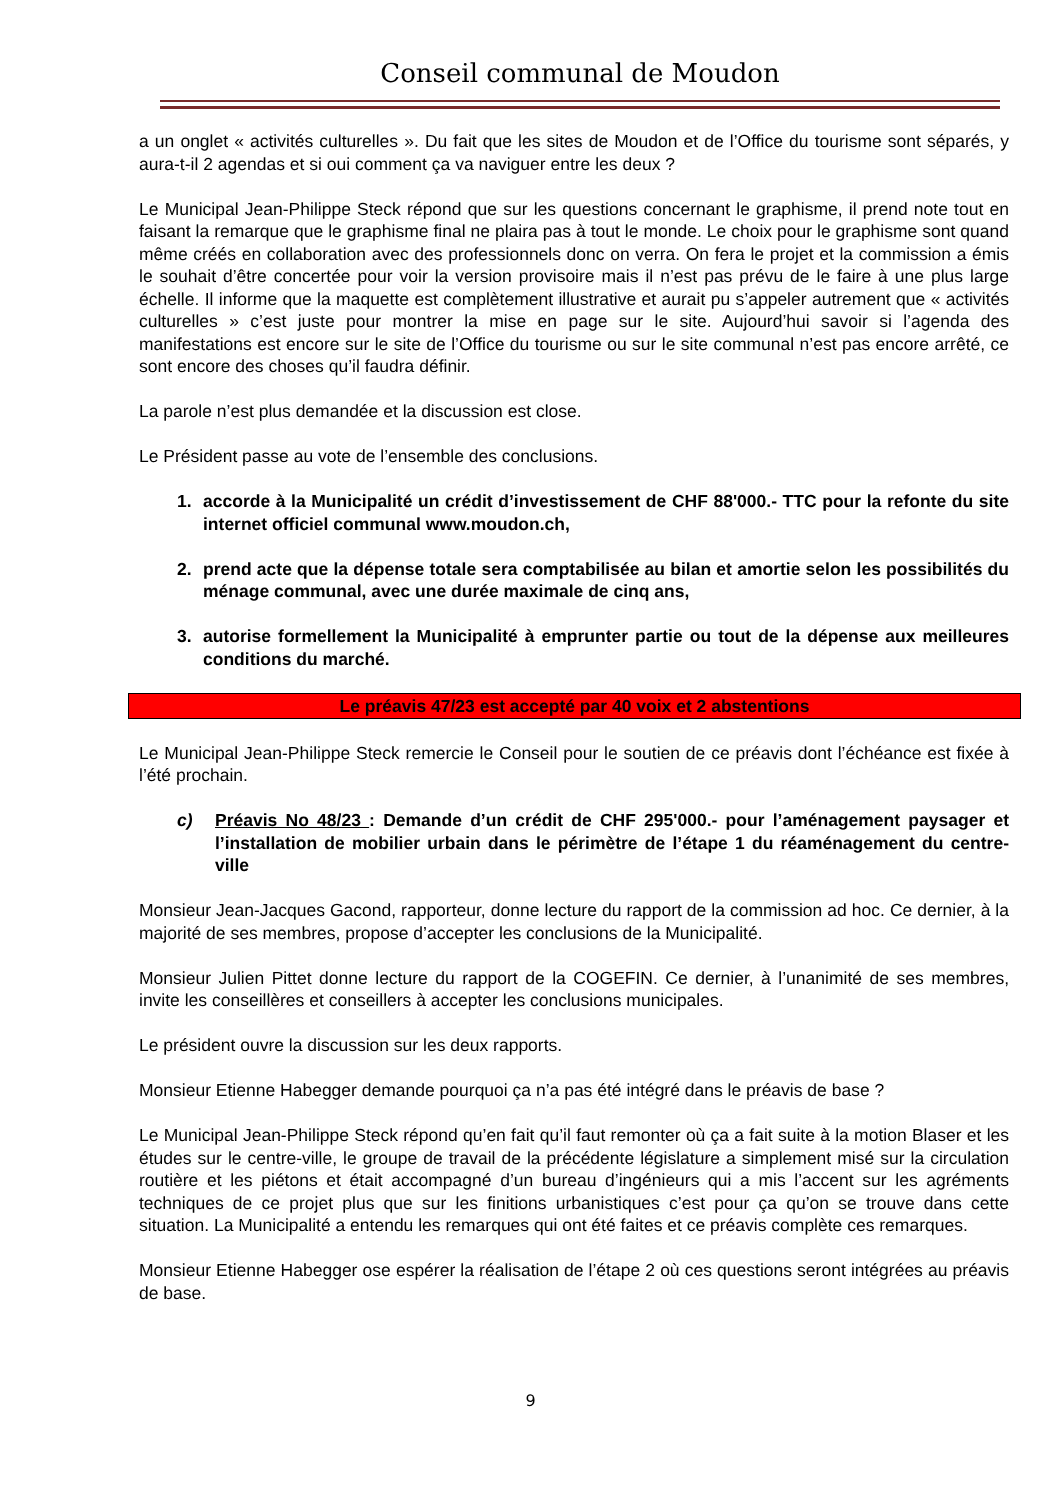Conseil communal de Moudon
a un onglet « activités culturelles ». Du fait que les sites de Moudon et de l’Office du tourisme sont séparés, y aura-t-il 2 agendas et si oui comment ça va naviguer entre les deux ?
Le Municipal Jean-Philippe Steck répond que sur les questions concernant le graphisme, il prend note tout en faisant la remarque que le graphisme final ne plaira pas à tout le monde. Le choix pour le graphisme sont quand même créés en collaboration avec des professionnels donc on verra. On fera le projet et la commission a émis le souhait d’être concertée pour voir la version provisoire mais il n’est pas prévu de le faire à une plus large échelle. Il informe que la maquette est complètement illustrative et aurait pu s’appeler autrement que « activités culturelles » c’est juste pour montrer la mise en page sur le site. Aujourd’hui savoir si l’agenda des manifestations est encore sur le site de l’Office du tourisme ou sur le site communal n’est pas encore arrêté, ce sont encore des choses qu’il faudra définir.
La parole n’est plus demandée et la discussion est close.
Le Président passe au vote de l’ensemble des conclusions.
1. accorde à la Municipalité un crédit d’investissement de CHF 88'000.- TTC pour la refonte du site internet officiel communal www.moudon.ch,
2. prend acte que la dépense totale sera comptabilisée au bilan et amortie selon les possibilités du ménage communal, avec une durée maximale de cinq ans,
3. autorise formellement la Municipalité à emprunter partie ou tout de la dépense aux meilleures conditions du marché.
Le préavis 47/23 est accepté par 40 voix et 2 abstentions
Le Municipal Jean-Philippe Steck remercie le Conseil pour le soutien de ce préavis dont l’échéance est fixée à l’été prochain.
c) Préavis No 48/23 : Demande d’un crédit de CHF 295'000.- pour l’aménagement paysager et l’installation de mobilier urbain dans le périmètre de l’étape 1 du réaménagement du centre-ville
Monsieur Jean-Jacques Gacond, rapporteur, donne lecture du rapport de la commission ad hoc. Ce dernier, à la majorité de ses membres, propose d’accepter les conclusions de la Municipalité.
Monsieur Julien Pittet donne lecture du rapport de la COGEFIN. Ce dernier, à l’unanimité de ses membres, invite les conseillères et conseillers à accepter les conclusions municipales.
Le président ouvre la discussion sur les deux rapports.
Monsieur Etienne Habegger demande pourquoi ça n’a pas été intégré dans le préavis de base ?
Le Municipal Jean-Philippe Steck répond qu’en fait qu’il faut remonter où ça a fait suite à la motion Blaser et les études sur le centre-ville, le groupe de travail de la précédente législature a simplement misé sur la circulation routière et les piétons et était accompagné d’un bureau d’ingénieurs qui a mis l’accent sur les agréments techniques de ce projet plus que sur les finitions urbanistiques c’est pour ça qu’on se trouve dans cette situation. La Municipalité a entendu les remarques qui ont été faites et ce préavis complète ces remarques.
Monsieur Etienne Habegger ose espérer la réalisation de l’étape 2 où ces questions seront intégrées au préavis de base.
9